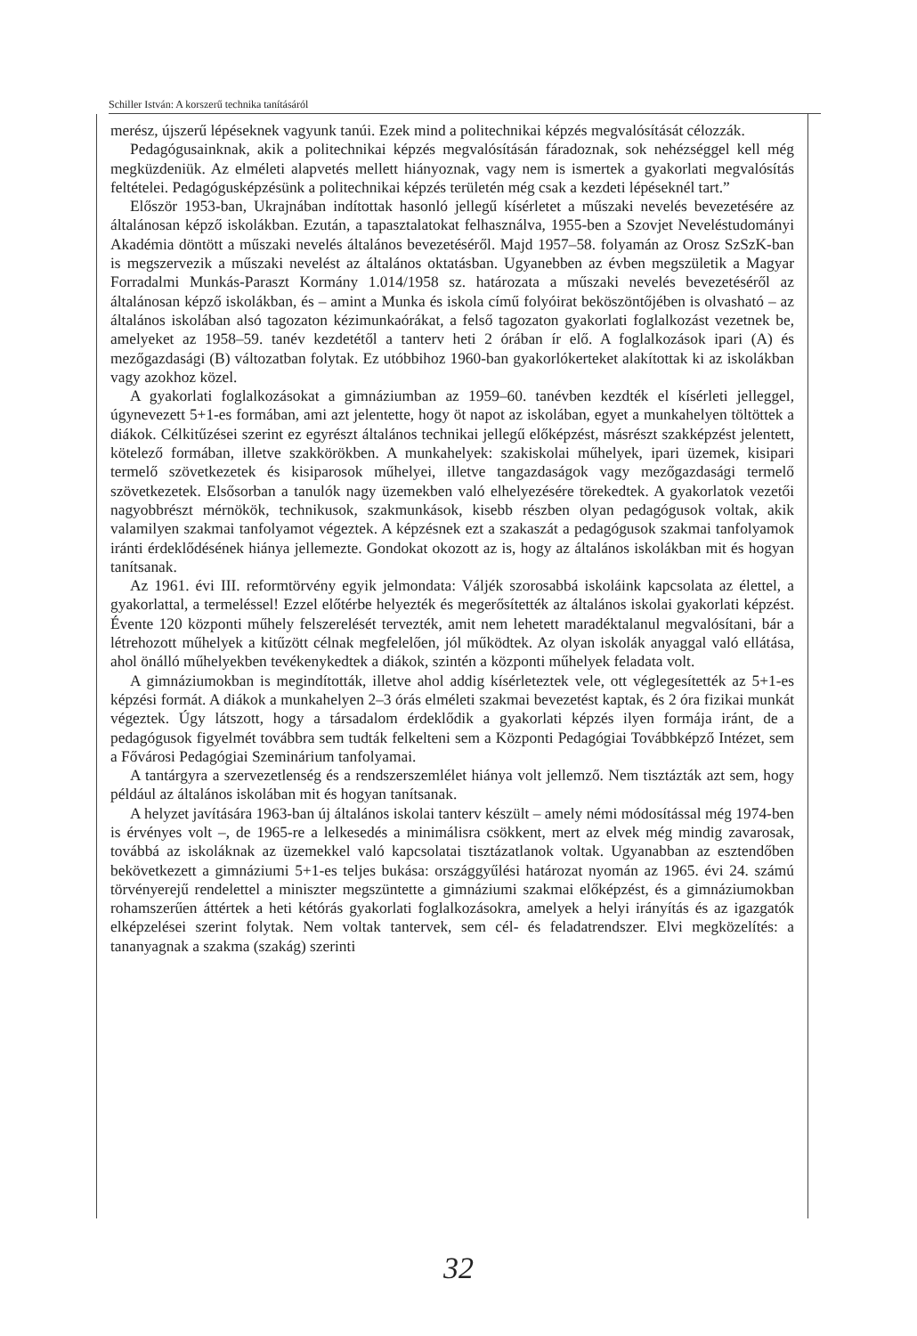Schiller István: A korszerű technika tanításáról
merész, újszerű lépéseknek vagyunk tanúi. Ezek mind a politechnikai képzés megvalósítását célozzák.
Pedagógusainknak, akik a politechnikai képzés megvalósításán fáradoznak, sok nehézséggel kell még megküzdeniük. Az elméleti alapvetés mellett hiányoznak, vagy nem is ismertek a gyakorlati megvalósítás feltételei. Pedagógusképzésünk a politechnikai képzés területén még csak a kezdeti lépéseknél tart.”
Először 1953-ban, Ukrajnában indítottak hasonló jellegű kísérletet a műszaki nevelés bevezetésére az általánosan képző iskolákban. Ezután, a tapasztalatokat felhasználva, 1955-ben a Szovjet Neveléstudományi Akadémia döntött a műszaki nevelés általános bevezetéséről. Majd 1957–58. folyamán az Orosz SzSzK-ban is megszervezik a műszaki nevelést az általános oktatásban. Ugyanebben az évben megszületik a Magyar Forradalmi Munkás-Paraszt Kormány 1.014/1958 sz. határozata a műszaki nevelés bevezetéséről az általánosan képző iskolákban, és – amint a Munka és iskola című folyóirat beköszöntőjében is olvasható – az általános iskolában alsó tagozaton kézimunkaórákat, a felső tagozaton gyakorlati foglalkozást vezetnek be, amelyeket az 1958–59. tanév kezdetétől a tanterv heti 2 órában ír elő. A foglalkozások ipari (A) és mezőgazdasági (B) változatban folytak. Ez utóbbihoz 1960-ban gyakorlókerteket alakítottak ki az iskolákban vagy azokhoz közel.
A gyakorlati foglalkozásokat a gimnáziumban az 1959–60. tanévben kezdték el kísérleti jelleggel, úgynevezett 5+1-es formában, ami azt jelentette, hogy öt napot az iskolában, egyet a munkahelyen töltöttek a diákok. Célkitűzései szerint ez egyrészt általános technikai jellegű előképzést, másrészt szakképzést jelentett, kötelező formában, illetve szakkörökben. A munkahelyek: szakiskolai műhelyek, ipari üzemek, kisipari termelő szövetkezetek és kisiparosok műhelyei, illetve tangazdaságok vagy mezőgazdasági termelő szövetkezetek. Elsősorban a tanulók nagy üzemekben való elhelyezésére törekedtek. A gyakorlatok vezetői nagyobbrészt mérnökök, technikusok, szakmunkások, kisebb részben olyan pedagógusok voltak, akik valamilyen szakmai tanfolyamot végeztek. A képzésnek ezt a szakaszát a pedagógusok szakmai tanfolyamok iránti érdeklődésének hiánya jellemezte. Gondokat okozott az is, hogy az általános iskolákban mit és hogyan tanítsanak.
Az 1961. évi III. reformtörvény egyik jelmondata: Váljék szorosabbá iskoláink kapcsolata az élettel, a gyakorlattal, a termeléssel! Ezzel előtérbe helyezték és megerősítették az általános iskolai gyakorlati képzést. Évente 120 központi műhely felszerelését tervezték, amit nem lehetett maradéktalanul megvalósítani, bár a létrehozott műhelyek a kitűzött célnak megfelelően, jól működtek. Az olyan iskolák anyaggal való ellátása, ahol önálló műhelyekben tevékenykedtek a diákok, szintén a központi műhelyek feladata volt.
A gimnáziumokban is megindították, illetve ahol addig kísérleteztek vele, ott véglegesítették az 5+1-es képzési formát. A diákok a munkahelyen 2–3 órás elméleti szakmai bevezetést kaptak, és 2 óra fizikai munkát végeztek. Úgy látszott, hogy a társadalom érdeklődik a gyakorlati képzés ilyen formája iránt, de a pedagógusok figyelmét továbbra sem tudták felkelteni sem a Központi Pedagógiai Továbbképző Intézet, sem a Fővárosi Pedagógiai Szeminárium tanfolyamai.
A tantárgyra a szervezetlenség és a rendszerszemlélet hiánya volt jellemző. Nem tisztázták azt sem, hogy például az általános iskolában mit és hogyan tanítsanak.
A helyzet javítására 1963-ban új általános iskolai tanterv készült – amely némi módosítással még 1974-ben is érvényes volt –, de 1965-re a lelkesedés a minimálisra csökkent, mert az elvek még mindig zavarosak, továbbá az iskoláknak az üzemekkel való kapcsolatai tisztázatlanok voltak. Ugyanabban az esztendőben bekövetkezett a gimnáziumi 5+1-es teljes bukása: országgyűlési határozat nyomán az 1965. évi 24. számú törvényerejű rendelettel a miniszter megszüntette a gimnáziumi szakmai előképzést, és a gimnáziumokban rohamszerűen áttértek a heti kétórás gyakorlati foglalkozásokra, amelyek a helyi irányítás és az igazgatók elképzelései szerint folytak. Nem voltak tantervek, sem cél- és feladatrendszer. Elvi megközelítés: a tananyagnak a szakma (szakág) szerinti
32